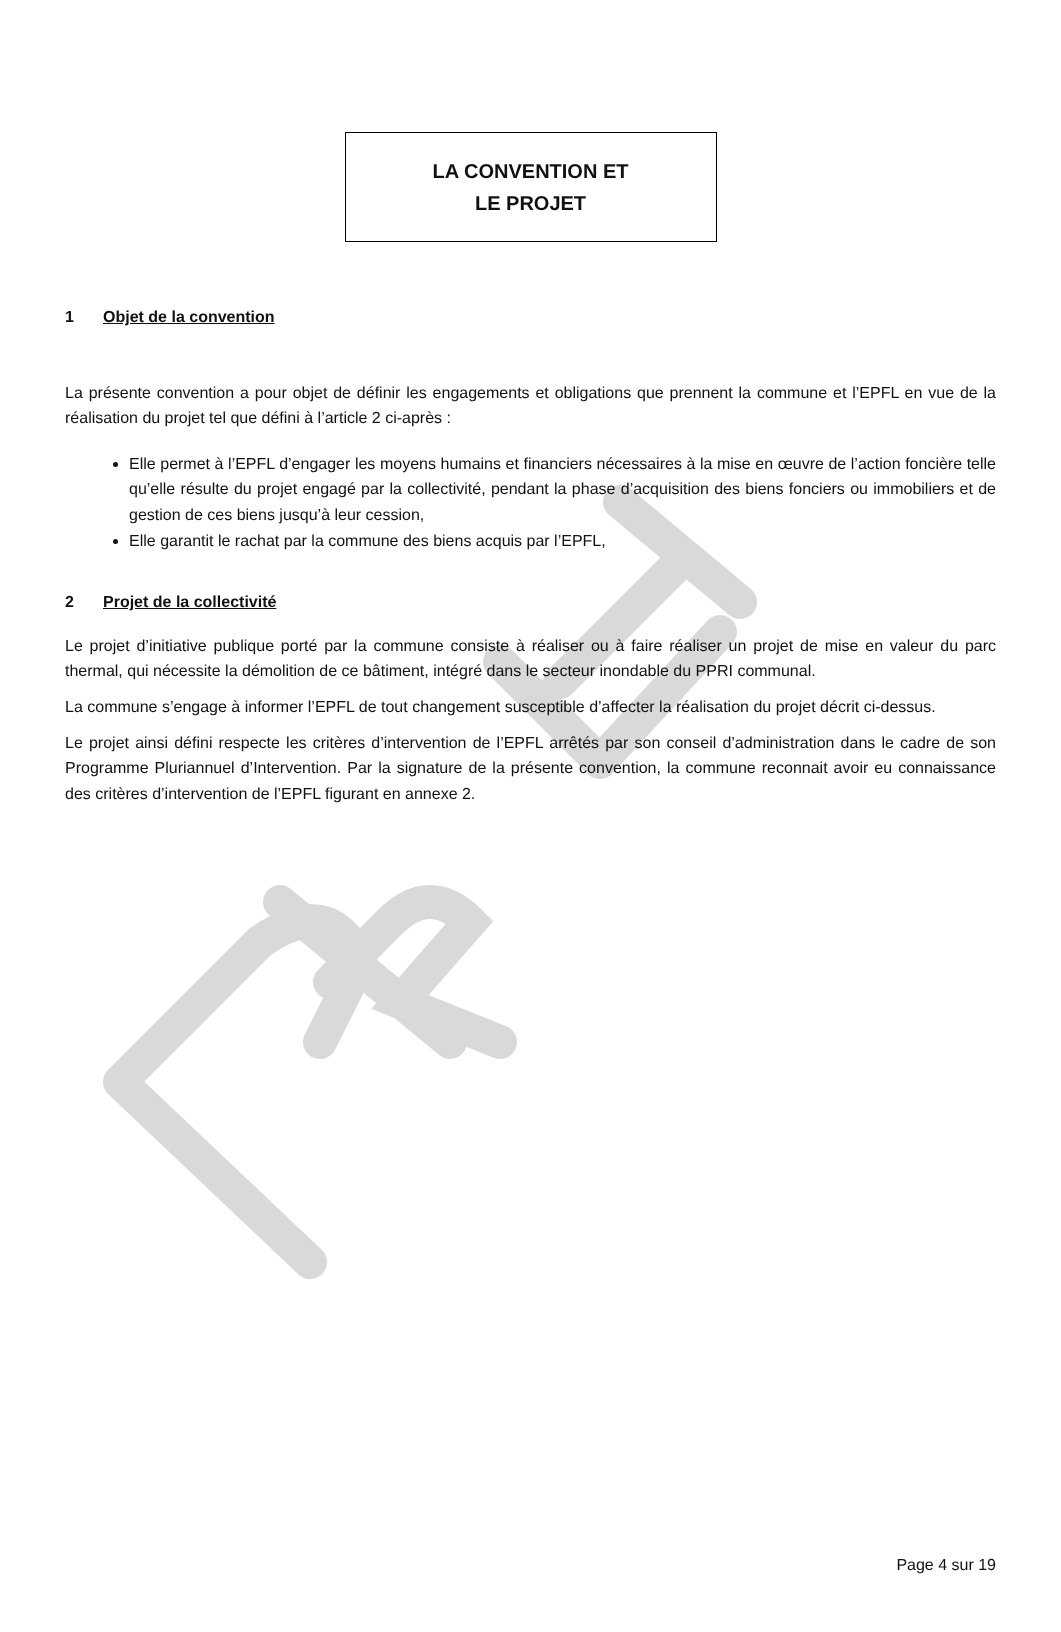LA CONVENTION ET
LE PROJET
1 Objet de la convention
La présente convention a pour objet de définir les engagements et obligations que prennent la commune et l’EPFL en vue de la réalisation du projet tel que défini à l’article 2 ci-après :
Elle permet à l’EPFL d’engager les moyens humains et financiers nécessaires à la mise en œuvre de l’action foncière telle qu’elle résulte du projet engagé par la collectivité, pendant la phase d’acquisition des biens fonciers ou immobiliers et de gestion de ces biens jusqu’à leur cession,
Elle garantit le rachat par la commune des biens acquis par l’EPFL,
2 Projet de la collectivité
Le projet d’initiative publique porté par la commune consiste à réaliser ou à faire réaliser un projet de mise en valeur du parc thermal, qui nécessite la démolition de ce bâtiment, intégré dans le secteur inondable du PPRI communal.
La commune s’engage à informer l’EPFL de tout changement susceptible d’affecter la réalisation du projet décrit ci-dessus.
Le projet ainsi défini respecte les critères d’intervention de l’EPFL arrêtés par son conseil d’administration dans le cadre de son Programme Pluriannuel d’Intervention. Par la signature de la présente convention, la commune reconnait avoir eu connaissance des critères d’intervention de l’EPFL figurant en annexe 2.
Page 4 sur 19